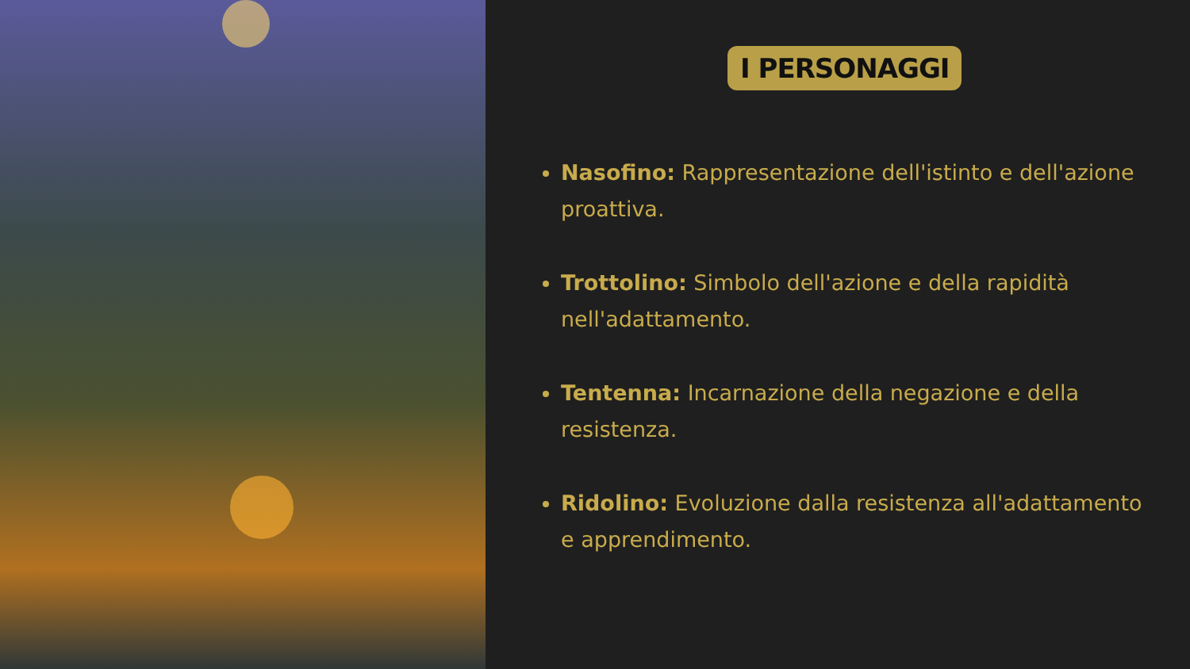I PERSONAGGI
Nasofino: Rappresentazione dell'istinto e dell'azione proattiva.
Trottolino: Simbolo dell'azione e della rapidità nell'adattamento.
Tentenna: Incarnazione della negazione e della resistenza.
Ridolino: Evoluzione dalla resistenza all'adattamento e apprendimento.